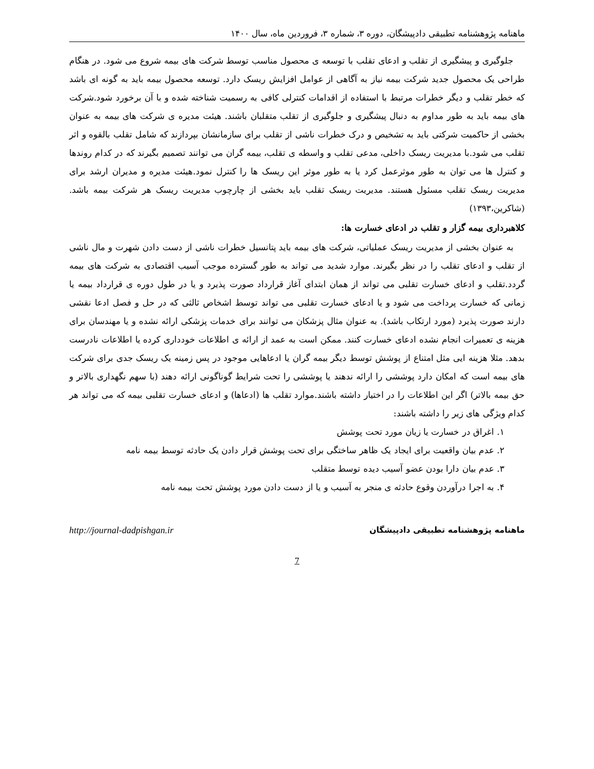ماهنامه پژوهشنامه تطبیقی دادپیشگان، دوره ۳، شماره ۳، فروردین ماه، سال ۱۴۰۰
جلوگیری و پیشگیری از تقلب و ادعای تقلب با توسعه ی محصول مناسب توسط شرکت های بیمه شروع می شود. در هنگام طراحی یک محصول جدید شرکت بیمه نیاز به آگاهی از عوامل افزایش ریسک دارد. توسعه محصول بیمه باید به گونه ای باشد که خطر تقلب و دیگر خطرات مرتبط با استفاده از اقدامات کنترلی کافی به رسمیت شناخته شده و با آن برخورد شود.شرکت های بیمه باید به طور مداوم به دنبال پیشگیری و جلوگیری از تقلب متقلبان باشند. هیئت مدیره ی شرکت های بیمه به عنوان بخشی از حاکمیت شرکتی باید به تشخیص و درک خطرات ناشی از تقلب برای سازمانشان بپردازند که شامل تقلب بالقوه و اثر تقلب می شود.با مدیریت ریسک داخلی، مدعی تقلب و واسطه ی تقلب، بیمه گران می توانند تصمیم بگیرند که در کدام روندها و کنترل ها می توان به طور موثرعمل کرد یا به طور موثر این ریسک ها را کنترل نمود.هیئت مدیره و مدیران ارشد برای مدیریت ریسک تقلب مسئول هستند. مدیریت ریسک تقلب باید بخشی از چارچوب مدیریت ریسک هر شرکت بیمه باشد. (شاکرین،۱۳۹۳)
کلاهبرداری بیمه گزار و تقلب در ادعای خسارت ها:
به عنوان بخشی از مدیریت ریسک عملیاتی، شرکت های بیمه باید پتانسیل خطرات ناشی از دست دادن شهرت و مال ناشی از تقلب و ادعای تقلب را در نظر بگیرند. موارد شدید می تواند به طور گسترده موجب آسیب اقتصادی به شرکت های بیمه گردد.تقلب و ادعای خسارت تقلبی می تواند از همان ابتدای آغاز قرارداد صورت پذیرد و یا در طول دوره ی قرارداد بیمه یا زمانی که خسارت پرداخت می شود و یا ادعای خسارت تقلبی می تواند توسط اشخاص ثالثی که در حل و فصل ادعا نقشی دارند صورت پذیرد (مورد ارتکاب باشد). به عنوان مثال پزشکان می توانند برای خدمات پزشکی ارائه نشده و یا مهندسان برای هزینه ی تعمیرات انجام نشده ادعای خسارت کنند. ممکن است به عمد از ارائه ی اطلاعات خودداری کرده یا اطلاعات نادرست بدهد. مثلا هزینه ایی مثل امتناع از پوشش توسط دیگر بیمه گران یا ادعاهایی موجود در پس زمینه یک ریسک جدی برای شرکت های بیمه است که امکان دارد پوششی را ارائه ندهند یا پوششی را تحت شرایط گوناگونی ارائه دهند (با سهم نگهداری بالاتر و حق بیمه بالاتر) اگر این اطلاعات را در اختیار داشته باشند.موارد تقلب ها (ادعاها) و ادعای خسارت تقلبی بیمه که می تواند هر کدام ویژگی های زیر را داشته باشند:
۱. اغراق در خسارت یا زیان مورد تحت پوشش
۲. عدم بیان واقعیت برای ایجاد یک ظاهر ساختگی برای تحت پوشش قرار دادن یک حادثه توسط بیمه نامه
۳. عدم بیان دارا بودن عضو آسیب دیده توسط متقلب
۴. به اجرا درآوردن وقوع حادثه ی منجر به آسیب و یا از دست دادن مورد پوشش تحت بیمه نامه
ماهنامه پژوهشنامه تطبیقی دادپیشگان http://journal-dadpishgan.ir
7